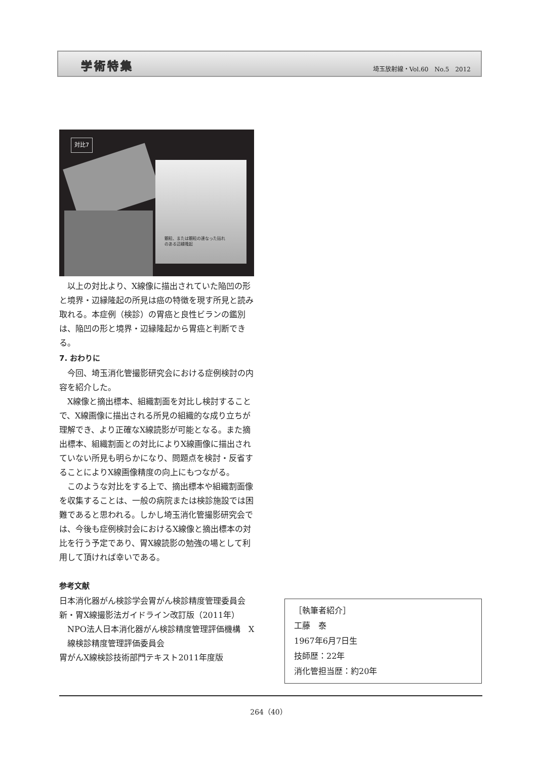学術特集 埼玉放射線・Vol.60　No.5　2012
顆粒、または顆粒の連なった括れ
のある辺縁隆起
対比7
以上の対比より、X線像に描出されていた陥凹の形と境界・辺縁隆起の所見は癌の特徴を現す所見と読み取れる。本症例（検診）の胃癌と良性ビランの鑑別は、陥凹の形と境界・辺縁隆起から胃癌と判断できる。
7. おわりに
今回、埼玉消化管撮影研究会における症例検討の内容を紹介した。
X線像と摘出標本、組織割面を対比し検討することで、X線画像に描出される所見の組織的な成り立ちが理解でき、より正確なX線読影が可能となる。また摘出標本、組織割面との対比によりX線画像に描出されていない所見も明らかになり、問題点を検討・反省することによりX線画像精度の向上にもつながる。
このような対比をする上で、摘出標本や組織割面像を収集することは、一般の病院または検診施設では困難であると思われる。しかし埼玉消化管撮影研究会では、今後も症例検討会におけるX線像と摘出標本の対比を行う予定であり、胃X線読影の勉強の場として利用して頂ければ幸いである。
参考文献
日本消化器がん検診学会胃がん検診精度管理委員会
新・胃X線撮影法ガイドライン改訂版（2011年）
NPO法人日本消化器がん検診精度管理評価機構　X線検診精度管理評価委員会
胃がんX線検診技術部門テキスト2011年度版
［執筆者紹介］
工藤　泰
1967年6月7日生
技師歴：22年
消化管担当歴：約20年
264（40）